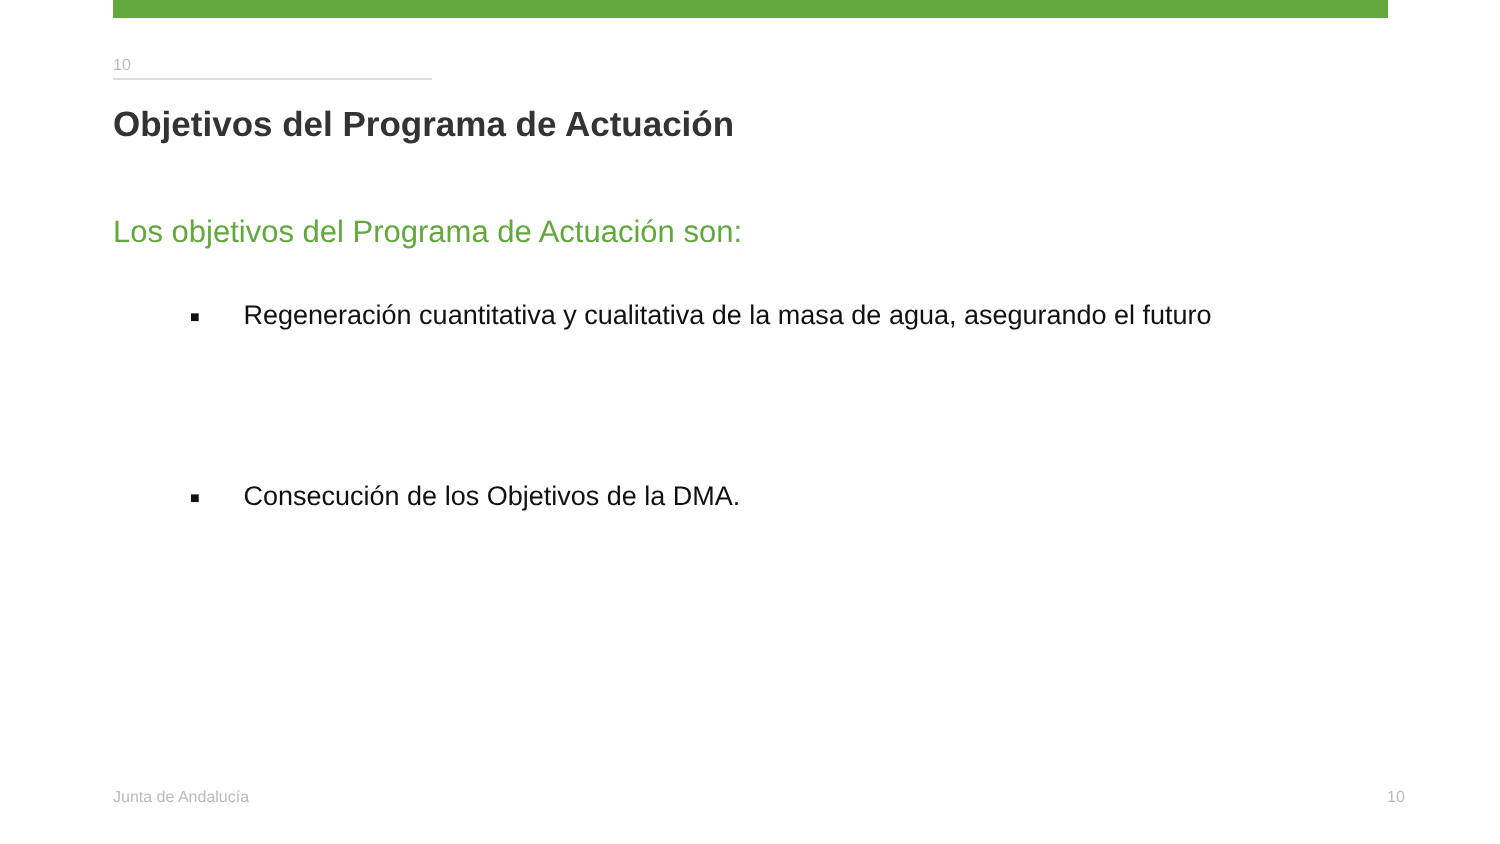10
Objetivos del Programa de Actuación
Los objetivos del Programa de Actuación son:
■ Regeneración cuantitativa y cualitativa de la masa de agua, asegurando el futuro
■ Consecución de los Objetivos de la DMA.
Junta de Andalucía 10